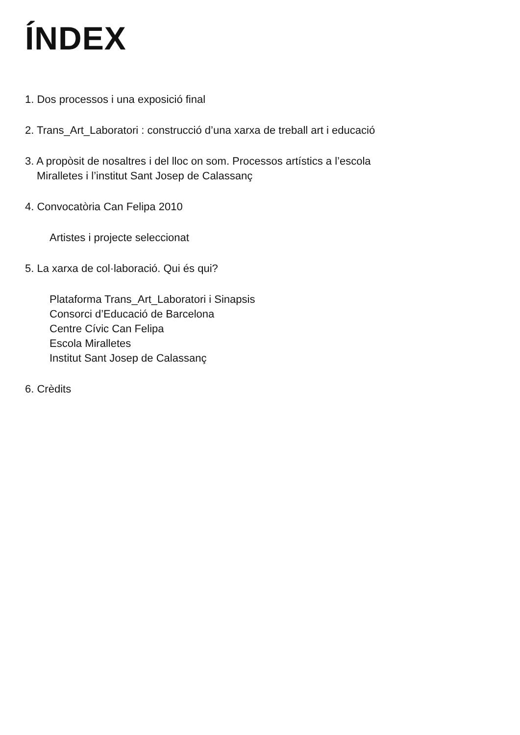ÍNDEX
1. Dos processos i una exposició final
2. Trans_Art_Laboratori : construcció d’una xarxa de treball art i educació
3. A propòsit de nosaltres i del lloc on som. Processos artístics a l’escola
Miralletes i l’institut Sant Josep de Calassanç
4. Convocatòria Can Felipa 2010
Artistes i projecte seleccionat
5. La xarxa de col·laboració. Qui és qui?
Plataforma Trans_Art_Laboratori i Sinapsis
Consorci d’Educació de Barcelona
Centre Cívic Can Felipa
Escola Miralletes
Institut Sant Josep de Calassanç
6. Crèdits